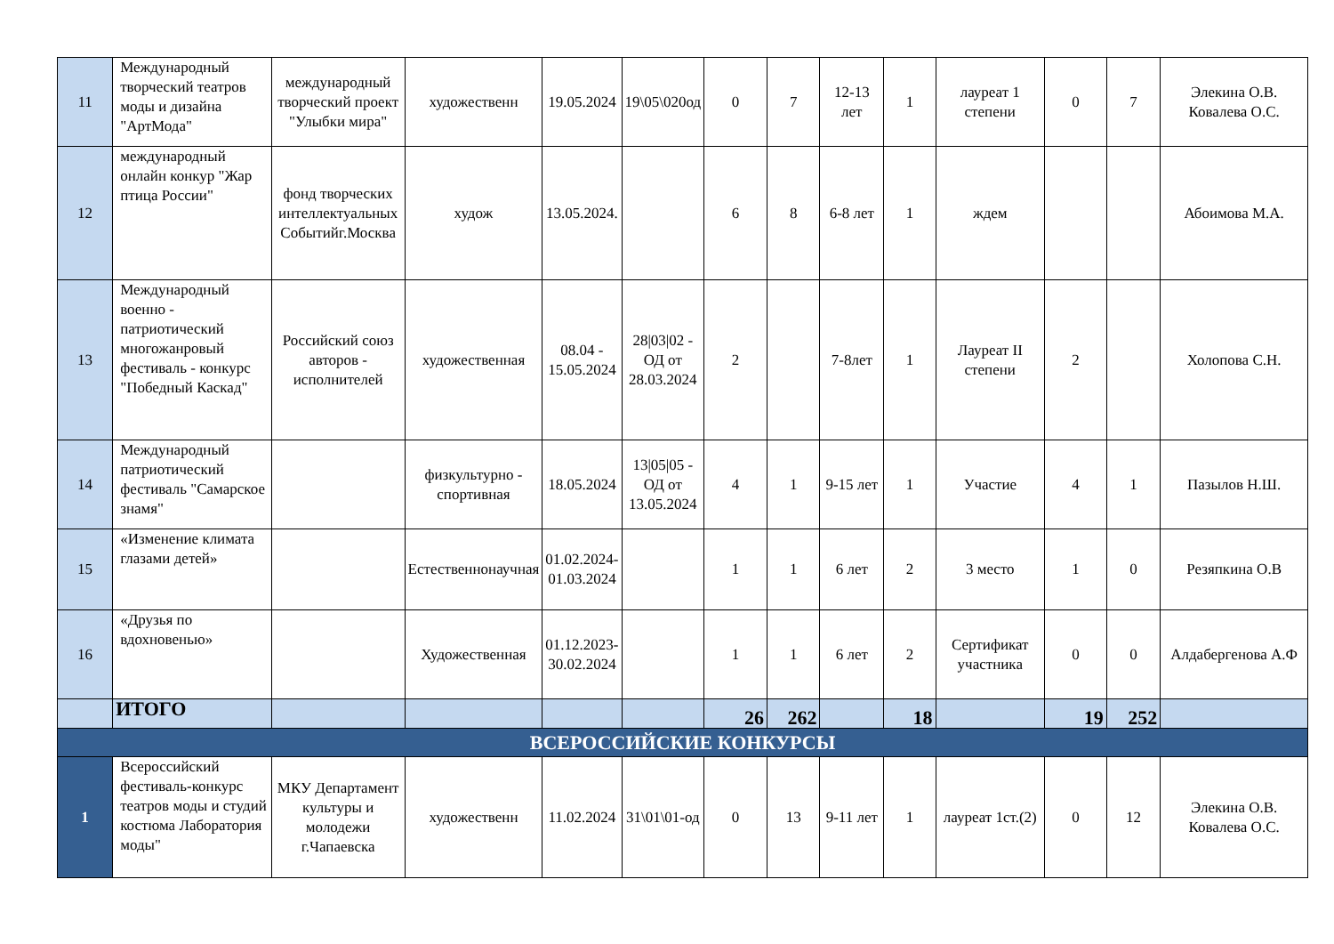| 11 | Международный творческий театров моды и дизайна "АртМода" | международный творческий проект "Улыбки мира" | художественн | 19.05.2024 | 19\05\020од | 0 | 7 | 12-13 лет | 1 | лауреат 1 степени | 0 | 7 | Элекина О.В. Ковалева О.С. |
| 12 | международный онлайн конкур "Жар птица России" | фонд творческих интеллектуальных Событийг.Москва | худож | 13.05.2024. | | 6 | 8 | 6-8 лет | 1 | ждем | | | Абоимова М.А. |
| 13 | Международный военно - патриотический многожанровый фестиваль - конкурс "Победный Каскад" | Российский союз авторов - исполнителей | художественная | 08.04 - 15.05.2024 | 28/03/02 - ОД от 28.03.2024 | 2 | | 7-8лет | 1 | Лауреат II степени | 2 | | Холопова С.Н. |
| 14 | Международный патриотический фестиваль "Самарское знамя" | | физкультурно - спортивная | 18.05.2024 | 13/05/05 - ОД от 13.05.2024 | 4 | 1 | 9-15 лет | 1 | Участие | 4 | 1 | Пазылов Н.Ш. |
| 15 | «Изменение климата глазами детей» | | Естественнонаучная | 01.02.2024-01.03.2024 | | 1 | 1 | 6 лет | 2 | 3 место | 1 | 0 | Резяпкина О.В |
| 16 | «Друзья по вдохновенью» | | Художественная | 01.12.2023-30.02.2024 | | 1 | 1 | 6 лет | 2 | Сертификат участника | 0 | 0 | Алдабергенова А.Ф |
| | ИТОГО | | | | | 26 | 262 | | 18 | | 19 | 252 | |
| ВСЕРОССИЙСКИЕ КОНКУРСЫ | | | | | | | | | | | | | |
| 1 | Всероссийский фестиваль-конкурс театров моды и студий костюма Лаборатория моды" | МКУ Департамент культуры и молодежи г.Чапаевска | художественн | 11.02.2024 | 31\01\01-од | 0 | 13 | 9-11 лет | 1 | лауреат 1ст.(2) | 0 | 12 | Элекина О.В. Ковалева О.С. |